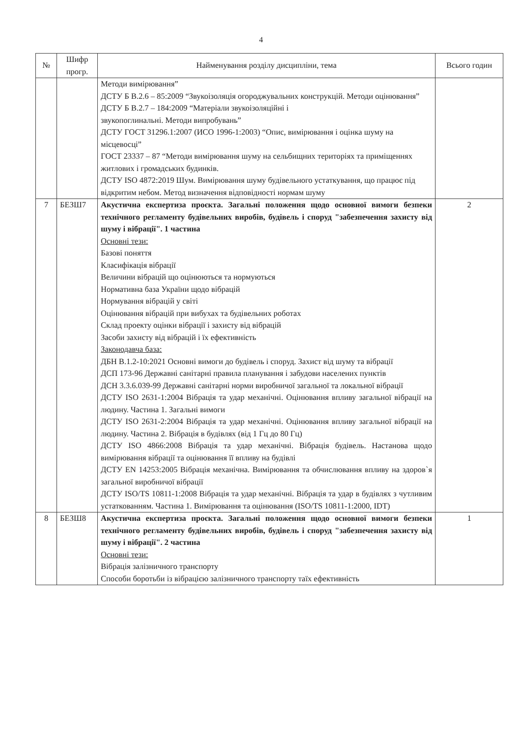4
| № | Шифр прогр. | Найменування розділу дисципліни, тема | Всього годин |
| --- | --- | --- | --- |
| | | Методи вимірювання” ДСТУ Б В.2.6 – 85:2009 “Звукоізоляція огороджувальних конструкцій. Методи оцінювання” ДСТУ Б В.2.7 – 184:2009 “Матеріали звукоізоляційні і звукопоглинальні. Методи випробувань” ДСТУ ГОСТ 31296.1:2007 (ИСО 1996-1:2003) “Опис, вимірювання і оцінка шуму на місцевосці” ГОСТ 23337 – 87 “Методи вимірювання шуму на сельбищних територіях та приміщеннях житлових і громадських будинків. ДСТУ ISO 4872:2019 Шум. Вимірювання шуму будівельного устаткування, що працює під відкритим небом. Метод визначення відповідності нормам шуму | |
| 7 | БЕЗШ7 | Акустична експертиза проєкта. Загальні положення щодо основної вимоги безпеки технічного регламенту будівельних виробів, будівель і споруд "забезпечення захисту від шуму і вібрації". 1 частина Основні тези: Базові поняття Класифікація вібрації Величини вібрацій що оцінюються та нормуються Нормативна база України щодо вібрацій Нормування вібрацій у світі Оцінювання вібрацій при вибухах та будівельних роботах Склад проекту оцінки вібрації і захисту від вібрацій Засоби захисту від вібрацій і їх ефективність Законодавча база: ДБН В.1.2-10:2021 Основні вимоги до будівель і споруд. Захист від шуму та вібрації ДСП 173-96 Державні санітарні правила планування і забудови населених пунктів ДСН 3.3.6.039-99 Державні санітарні норми виробничої загальної та локальної вібрації ДСТУ ISO 2631-1:2004 Вібрація та удар механічні. Оцінювання впливу загальної вібрації на людину. Частина 1. Загальні вимоги ДСТУ ISO 2631-2:2004 Вібрація та удар механічні. Оцінювання впливу загальної вібрації на людину. Частина 2. Вібрація в будівлях (від 1 Гц до 80 Гц) ДСТУ ISO 4866:2008 Вібрація та удар механічні. Вібрація будівель. Настанова щодо вимірювання вібрації та оцінювання її впливу на будівлі ДСТУ EN 14253:2005 Вібрація механічна. Вимірювання та обчислювання впливу на здоров`я загальної виробничої вібрації ДСТУ ISO/TS 10811-1:2008 Вібрація та удар механічні. Вібрація та удар в будівлях з чутливим устаткованням. Частина 1. Вимірювання та оцінювання (ISO/TS 10811-1:2000, IDT) | 2 |
| 8 | БЕЗШ8 | Акустична експертиза проєкта. Загальні положення щодо основної вимоги безпеки технічного регламенту будівельних виробів, будівель і споруд "забезпечення захисту від шуму і вібрації". 2 частина Основні тези: Вібрація залізничного транспорту Способи боротьби із вібрацією залізничного транспорту таїх ефективність | 1 |